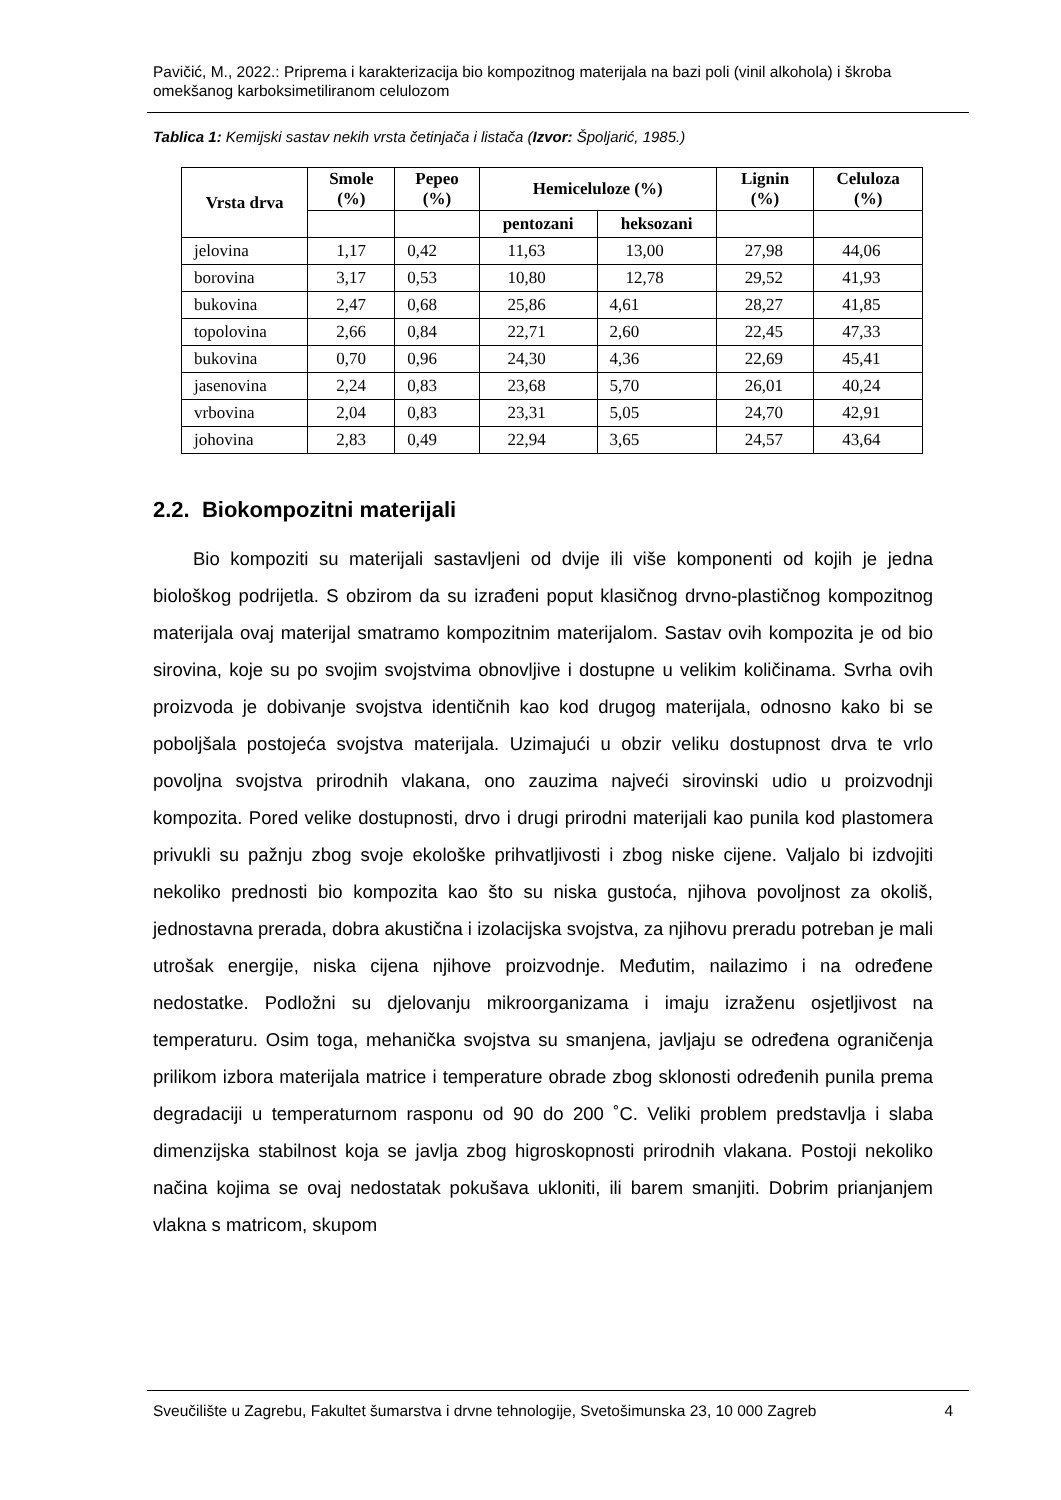Pavičić, M., 2022.: Priprema i karakterizacija bio kompozitnog materijala na bazi poli (vinil alkohola) i škroba omekšanog karboksimetiliranom celulozom
Tablica 1: Kemijski sastav nekih vrsta četinjača i listača (Izvor: Špoljarić, 1985.)
| Vrsta drva | Smole (%) | Pepeo (%) | Hemiceluloze (%) | | Lignin (%) | Celuloza (%) |
| --- | --- | --- | --- | --- | --- | --- |
| | | | pentozani | heksozani | | |
| jelovina | 1,17 | 0,42 | 11,63 | 13,00 | 27,98 | 44,06 |
| borovina | 3,17 | 0,53 | 10,80 | 12,78 | 29,52 | 41,93 |
| bukovina | 2,47 | 0,68 | 25,86 | 4,61 | 28,27 | 41,85 |
| topolovina | 2,66 | 0,84 | 22,71 | 2,60 | 22,45 | 47,33 |
| bukovina | 0,70 | 0,96 | 24,30 | 4,36 | 22,69 | 45,41 |
| jasenovina | 2,24 | 0,83 | 23,68 | 5,70 | 26,01 | 40,24 |
| vrbovina | 2,04 | 0,83 | 23,31 | 5,05 | 24,70 | 42,91 |
| johovina | 2,83 | 0,49 | 22,94 | 3,65 | 24,57 | 43,64 |
2.2. Biokompozitni materijali
Bio kompoziti su materijali sastavljeni od dvije ili više komponenti od kojih je jedna biološkog podrijetla. S obzirom da su izrađeni poput klasičnog drvno-plastičnog kompozitnog materijala ovaj materijal smatramo kompozitnim materijalom. Sastav ovih kompozita je od bio sirovina, koje su po svojim svojstvima obnovljive i dostupne u velikim količinama. Svrha ovih proizvoda je dobivanje svojstva identičnih kao kod drugog materijala, odnosno kako bi se poboljšala postojeća svojstva materijala. Uzimajući u obzir veliku dostupnost drva te vrlo povoljna svojstva prirodnih vlakana, ono zauzima najveći sirovinski udio u proizvodnji kompozita. Pored velike dostupnosti, drvo i drugi prirodni materijali kao punila kod plastomera privukli su pažnju zbog svoje ekološke prihvatljivosti i zbog niske cijene. Valjalo bi izdvojiti nekoliko prednosti bio kompozita kao što su niska gustoća, njihova povoljnost za okoliš, jednostavna prerada, dobra akustična i izolacijska svojstva, za njihovu preradu potreban je mali utrošak energije, niska cijena njihove proizvodnje. Međutim, nailazimo i na određene nedostatke. Podložni su djelovanju mikroorganizama i imaju izraženu osjetljivost na temperaturu. Osim toga, mehanička svojstva su smanjena, javljaju se određena ograničenja prilikom izbora materijala matrice i temperature obrade zbog sklonosti određenih punila prema degradaciji u temperaturnom rasponu od 90 do 200 ˚C. Veliki problem predstavlja i slaba dimenzijska stabilnost koja se javlja zbog higroskopnosti prirodnih vlakana. Postoji nekoliko načina kojima se ovaj nedostatak pokušava ukloniti, ili barem smanjiti. Dobrim prianjanjem vlakna s matricom, skupom
Sveučilište u Zagrebu, Fakultet šumarstva i drvne tehnologije, Svetošimunska 23, 10 000 Zagreb 4